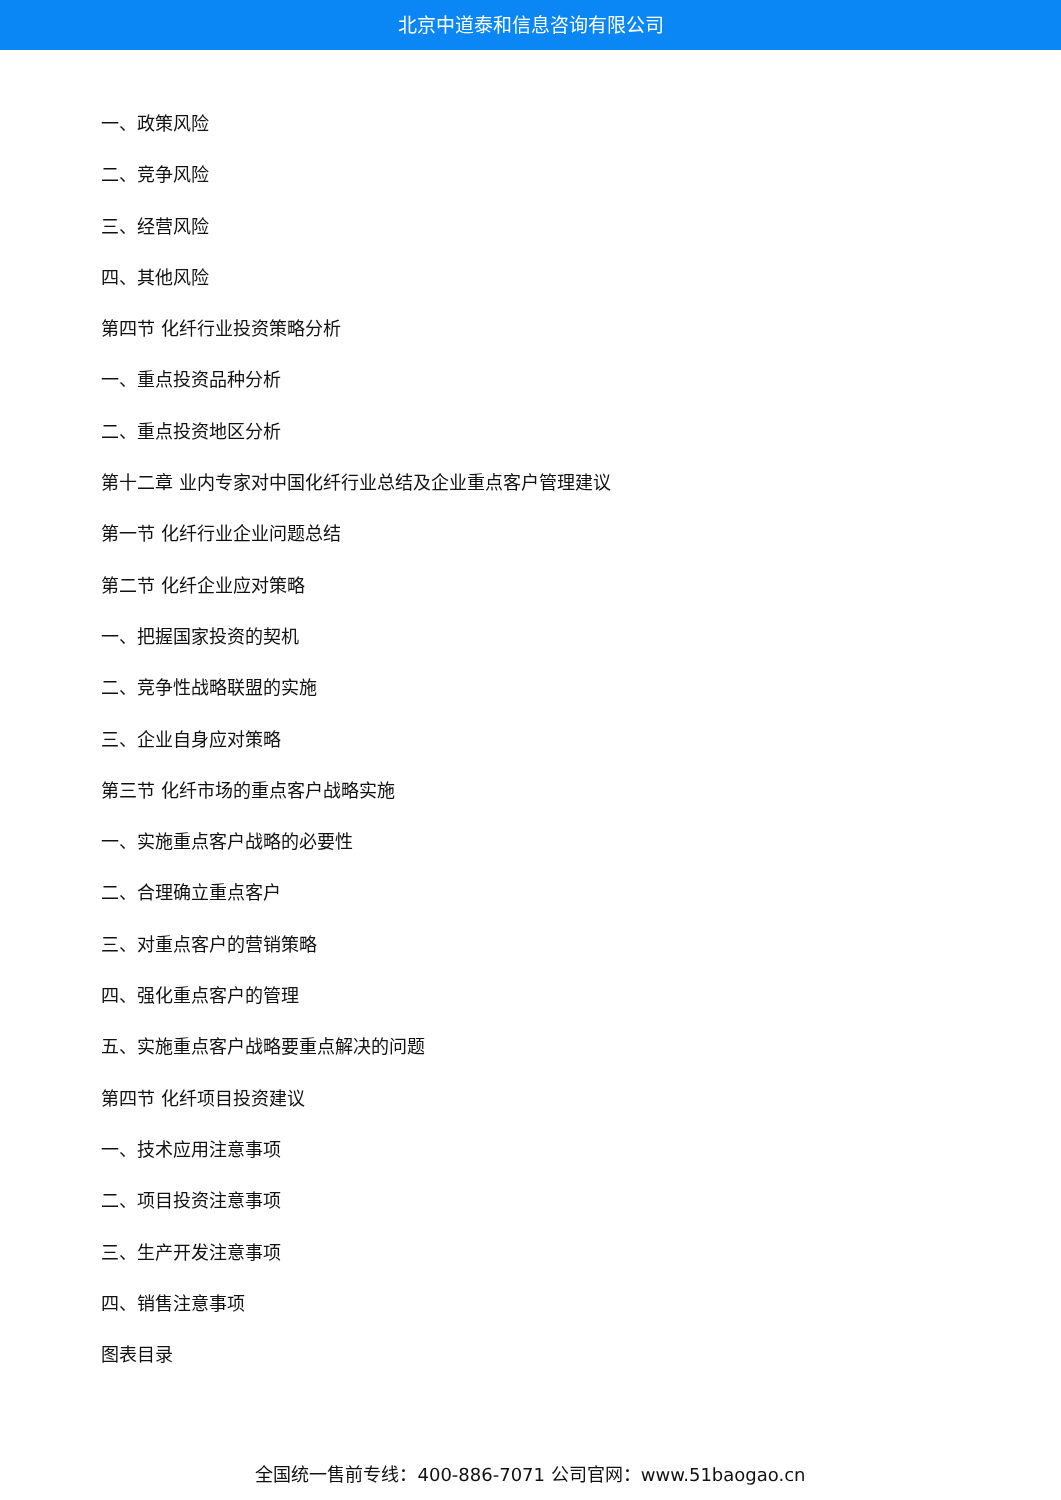北京中道泰和信息咨询有限公司
一、政策风险
二、竞争风险
三、经营风险
四、其他风险
第四节 化纤行业投资策略分析
一、重点投资品种分析
二、重点投资地区分析
第十二章 业内专家对中国化纤行业总结及企业重点客户管理建议
第一节 化纤行业企业问题总结
第二节 化纤企业应对策略
一、把握国家投资的契机
二、竞争性战略联盟的实施
三、企业自身应对策略
第三节 化纤市场的重点客户战略实施
一、实施重点客户战略的必要性
二、合理确立重点客户
三、对重点客户的营销策略
四、强化重点客户的管理
五、实施重点客户战略要重点解决的问题
第四节 化纤项目投资建议
一、技术应用注意事项
二、项目投资注意事项
三、生产开发注意事项
四、销售注意事项
图表目录
全国统一售前专线：400-886-7071 公司官网：www.51baogao.cn